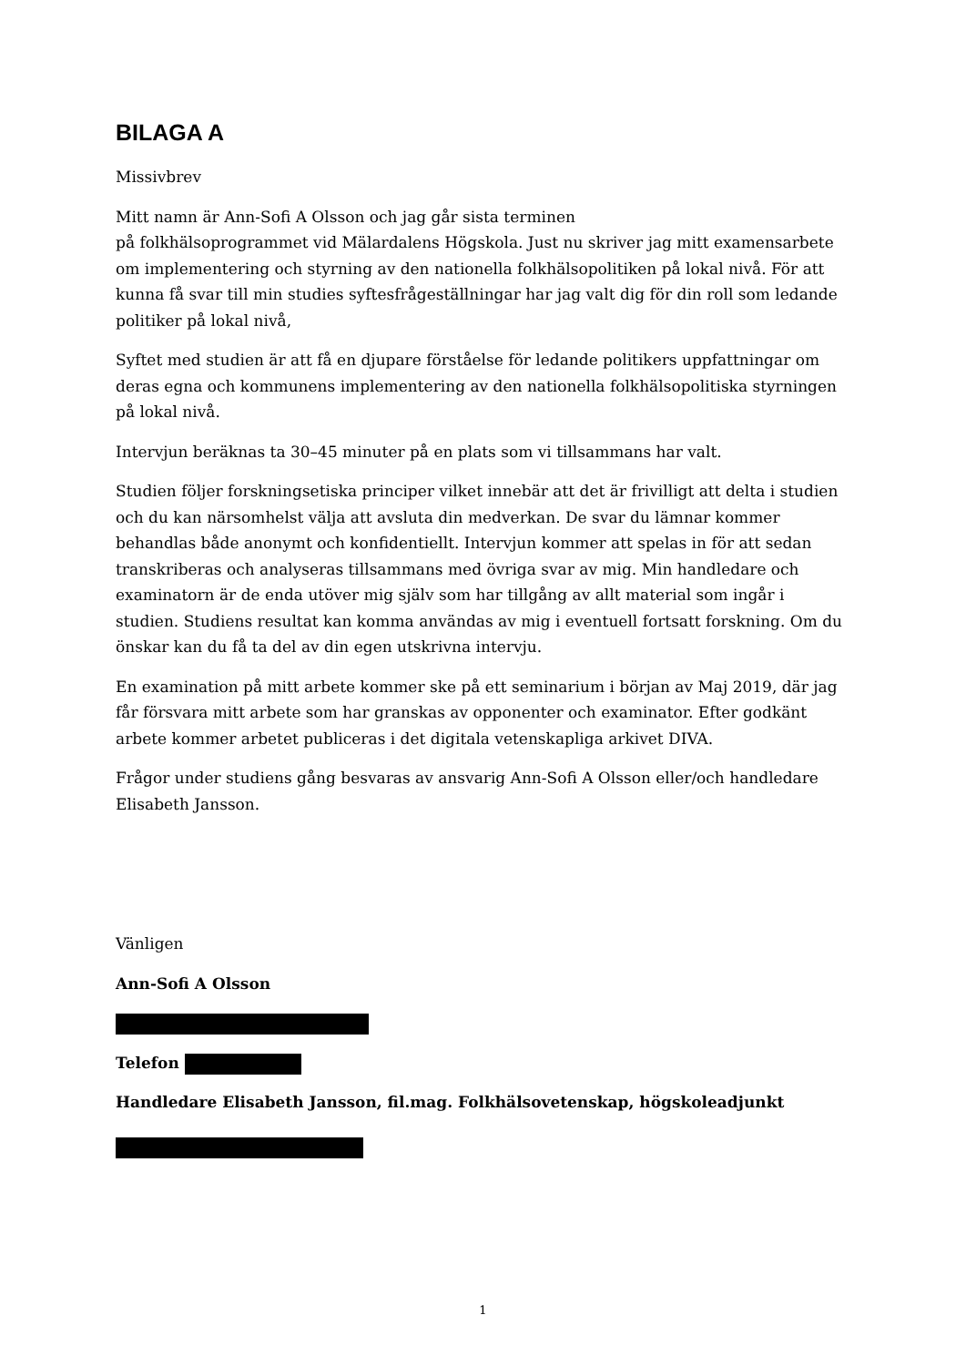BILAGA A
Missivbrev
Mitt namn är Ann-Sofi A Olsson och jag går sista terminen
på folkhälsoprogrammet vid Mälardalens Högskola. Just nu skriver jag mitt examensarbete om implementering och styrning av den nationella folkhälsopolitiken på lokal nivå. För att kunna få svar till min studies syftesfrågeställningar har jag valt dig för din roll som ledande politiker på lokal nivå,
Syftet med studien är att få en djupare förståelse för ledande politikers uppfattningar om deras egna och kommunens implementering av den nationella folkhälsopolitiska styrningen på lokal nivå.
Intervjun beräknas ta 30–45 minuter på en plats som vi tillsammans har valt.
Studien följer forskningsetiska principer vilket innebär att det är frivilligt att delta i studien och du kan närsomhelst välja att avsluta din medverkan. De svar du lämnar kommer behandlas både anonymt och konfidentiellt. Intervjun kommer att spelas in för att sedan transkriberas och analyseras tillsammans med övriga svar av mig. Min handledare och examinatorn är de enda utöver mig själv som har tillgång av allt material som ingår i studien. Studiens resultat kan komma användas av mig i eventuell fortsatt forskning. Om du önskar kan du få ta del av din egen utskrivna intervju.
En examination på mitt arbete kommer ske på ett seminarium i början av Maj 2019, där jag får försvara mitt arbete som har granskas av opponenter och examinator. Efter godkänt arbete kommer arbetet publiceras i det digitala vetenskapliga arkivet DIVA.
Frågor under studiens gång besvaras av ansvarig Ann-Sofi A Olsson eller/och handledare Elisabeth Jansson.
Vänligen
Ann-Sofi A Olsson
Telefon
Handledare Elisabeth Jansson, fil.mag. Folkhälsovetenskap, högskoleadjunkt
1